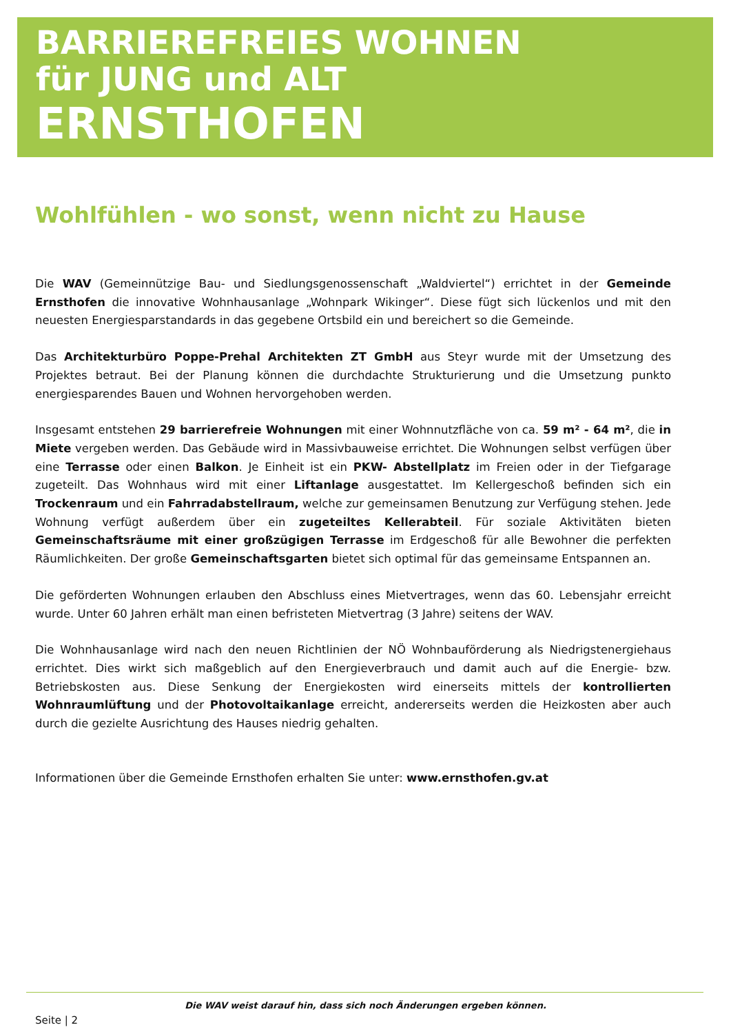BARRIEREFREIES WOHNEN
für JUNG und ALT
ERNSTHOFEN
Wohlfühlen - wo sonst, wenn nicht zu Hause
Die WAV (Gemeinnützige Bau- und Siedlungsgenossenschaft „Waldviertel“) errichtet in der Gemeinde Ernsthofen die innovative Wohnhausanlage „Wohnpark Wikinger“. Diese fügt sich lückenlos und mit den neuesten Energiespar­standards in das gegebene Ortsbild ein und bereichert so die Gemeinde.
Das Architekturbüro Poppe-Prehal Architekten ZT GmbH aus Steyr wurde mit der Umsetzung des Projektes betraut. Bei der Planung können die durchdachte Strukturierung und die Umsetzung punkto energiesparendes Bauen und Wohnen hervorgehoben werden.
Insgesamt entstehen 29 barrierefreie Wohnungen mit einer Wohnnutzfläche von ca. 59 m² - 64 m², die in Miete vergeben werden. Das Gebäude wird in Massivbauweise errichtet. Die Wohnungen selbst verfügen über eine Terrasse oder einen Balkon. Je Einheit ist ein PKW- Abstellplatz im Freien oder in der Tiefgarage zugeteilt. Das Wohnhaus wird mit einer Liftanlage ausgestattet. Im Kellergeschoß befinden sich ein Trockenraum und ein Fahrradabstellraum, welche zur gemeinsamen Benutzung zur Verfügung stehen. Jede Wohnung verfügt außerdem über ein zugeteiltes Kellerabteil. Für soziale Aktivitäten bieten Gemeinschaftsräume mit einer großzügigen Terrasse im Erdgeschoß für alle Bewohner die perfekten Räumlichkeiten. Der große Gemeinschaftsgarten bietet sich optimal für das gemeinsame Entspannen an.
Die geförderten Wohnungen erlauben den Abschluss eines Mietvertrages, wenn das 60. Lebensjahr erreicht wurde. Unter 60 Jahren erhält man einen befristeten Mietvertrag (3 Jahre) seitens der WAV.
Die Wohnhausanlage wird nach den neuen Richtlinien der NÖ Wohnbauförderung als Niedrigstenergiehaus errichtet. Dies wirkt sich maßgeblich auf den Energieverbrauch und damit auch auf die Energie- bzw. Betriebskosten aus. Diese Senkung der Energiekosten wird einerseits mittels der kontrollierten Wohnraumlüftung und der Photo­voltaikanlage erreicht, andererseits werden die Heizkosten aber auch durch die gezielte Ausrichtung des Hauses niedrig gehalten.
Informationen über die Gemeinde Ernsthofen erhalten Sie unter: www.ernsthofen.gv.at
Die WAV weist darauf hin, dass sich noch Änderungen ergeben können.
Seite | 2